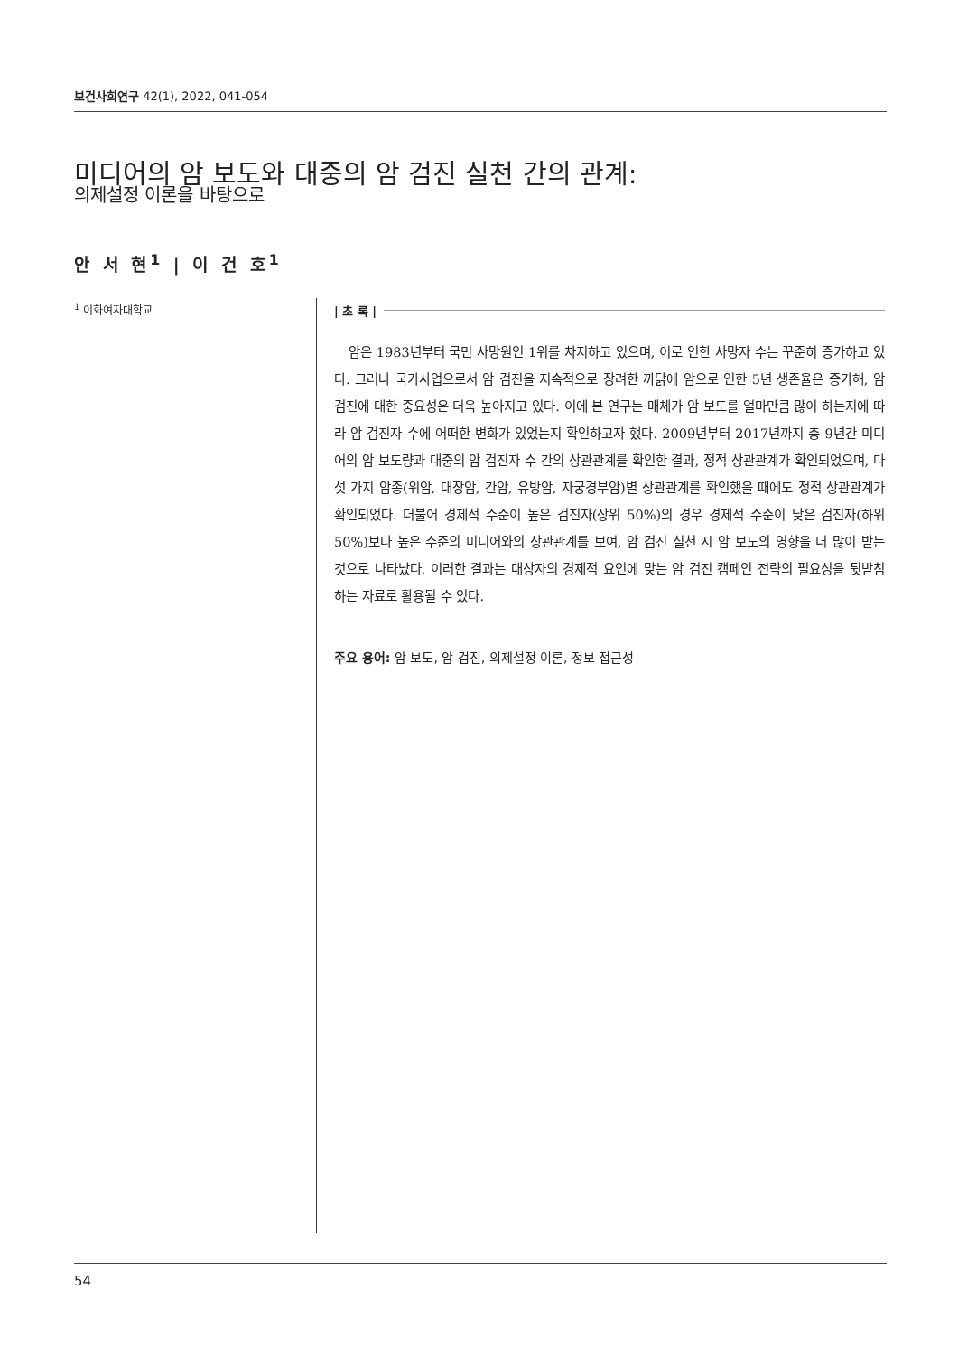보건사회연구 42(1), 2022, 041-054
미디어의 암 보도와 대중의 암 검진 실천 간의 관계:
의제설정 이론을 바탕으로
안 서 현<sup>1</sup> | 이 건 호<sup>1</sup>
<sup>1</sup> 이화여자대학교
| 초 록 |
암은 1983년부터 국민 사망원인 1위를 차지하고 있으며, 이로 인한 사망자 수는 꾸준히 증가하고 있다. 그러나 국가사업으로서 암 검진을 지속적으로 장려한 까닭에 암으로 인한 5년 생존율은 증가해, 암 검진에 대한 중요성은 더욱 높아지고 있다. 이에 본 연구는 매체가 암 보도를 얼마만큼 많이 하는지에 따라 암 검진자 수에 어떠한 변화가 있었는지 확인하고자 했다. 2009년부터 2017년까지 총 9년간 미디어의 암 보도량과 대중의 암 검진자 수 간의 상관관계를 확인한 결과, 정적 상관관계가 확인되었으며, 다섯 가지 암종(위암, 대장암, 간암, 유방암, 자궁경부암)별 상관관계를 확인했을 때에도 정적 상관관계가 확인되었다. 더불어 경제적 수준이 높은 검진자(상위 50%)의 경우 경제적 수준이 낮은 검진자(하위 50%)보다 높은 수준의 미디어와의 상관관계를 보여, 암 검진 실천 시 암 보도의 영향을 더 많이 받는 것으로 나타났다. 이러한 결과는 대상자의 경제적 요인에 맞는 암 검진 캠페인 전략의 필요성을 뒷받침하는 자료로 활용될 수 있다.
주요 용어: 암 보도, 암 검진, 의제설정 이론, 정보 접근성
54